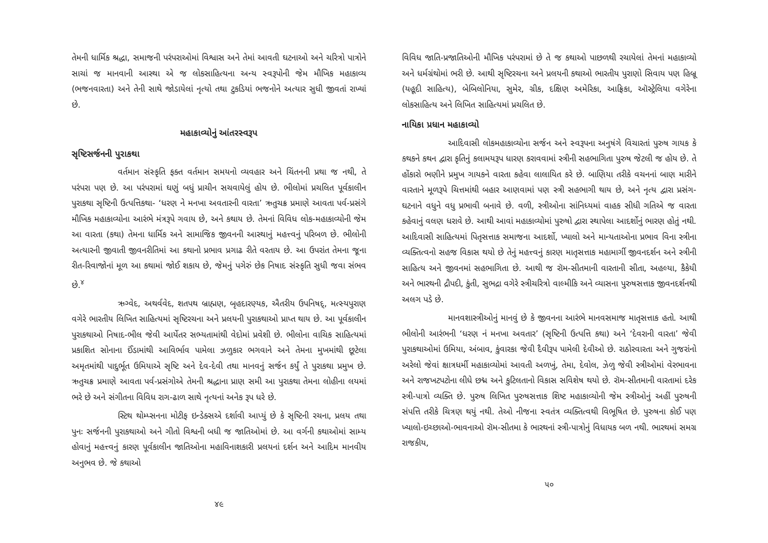તેમની ધાર્મિક શ્રદ્ધા, સમાજની પરંપરાઓમાં વિશ્વાસ અને તેમાં આવતી ઘટનાઓ અને ચરિત્રો પાત્રોને સાચાં જ માનવાની આસ્થા એ જ લોકસાહિત્યના અન્ય સ્વરૂપોની જેમ મૌખિક મહાકાવ્ય (ભજનવારતા) અને તેની સાથે જોડાયેલાં નૃત્યો તથા ટુકડિયાં ભજનોને અત્યાર સુધી જીવતાં રાખ્યાં છે.
મહાકાવ્યોનું આંતરસ્વરૂપ
સૃષ્ટિસર્જનની પુરાકથા
વર્તમાન સંસ્કૃતિ ફક્ત વર્તમાન સમયનો વ્યવહાર અને ચિંતનની પ્રથા જ નથી, તે પરંપરા પણ છે. આ પરંપરામાં ઘણું બધું પ્રાચીન સચવાયેલું હોય છે. ભીલોમાં પ્રચલિત પૂર્વકાલીન પુરાકથા સૃષ્ટિની ઉત્પત્તિકથા- ‘ધરણ ને મનખા અવતારની વારતા’ ઋતુચક્ર પ્રમાણે આવતા પર્વ-પ્રસંગે મૌખિક મહાકાવ્યોના આરંભે મંત્રરૂપે ગવાય છે, અને કથાય છે. તેમનાં વિવિધ લોક-મહાકાવ્યોની જેમ આ વારતા (કથા) તેમના ધાર્મિક અને સામાજિક જીવનની આસ્થાનું મહત્ત્વનું પરિબળ છે. ભીલોની અત્યારની જીવાતી જીવનરીતિમાં આ કથાનો પ્રભાવ પ્રગાઢ રીતે વરતાય છે. આ ઉપરાંત તેમના જૂના રીત-રિવાજોનાં મૂળ આ કથામાં જોઈ શકાય છે, જેમનું પગેરું છેક નિષાદ સંસ્કૃતિ સુધી જવા સંભવ છે.<sup>૪</sup>
ઋગ્વેદ, અથર્વવેદ, શતપથ બ્રાહ્મણ, બૃહદારણ્યક, ઐતરીય ઉપનિષદ્, મત્સ્યપુરાણ વગેરે ભારતીય લિખિત સાહિત્યમાં સૃષ્ટિરચના અને પ્રલયની પુરાકથાઓ પ્રાપ્ત થાય છે. આ પૂર્વકાલીન પુરાકથાઓ નિષાદ-ભીલ જેવી આર્યેતર સભ્યતામાંથી વેદોમાં પ્રવેશી છે. ભીલોના વાચિક સાહિત્યમાં પ્રકાશિત સોનાના ઈંડામાંથી આવિર્ભાવ પામેલા ઝળુકાર ભગવાને અને તેમના મુખમાંથી છૂટેલા અમૃતમાંથી પાદુર્ભૂત ઉમિયાએ સૃષ્ટિ અને દેવ-દેવી તથા માનવનું સર્જન કર્યું તે પુરાકથા પ્રમુખ છે. ઋતુચક્ર પ્રમાણે આવતા પર્વ-પ્રસંગોએ તેમની શ્રદ્ધાના પ્રાણ સમી આ પુરાકથા તેમના લોહીના લયમાં ભરે છે અને સંગીતના વિવિધ રાગ-ઢાળ સાથે નૃત્યનાં અનેક રૂપ ધરે છે.
સ્ટિથ થોમ્પ્સનના મોટીફ ઇન્ડેક્સએ દર્શાવી આપ્યું છે કે સૃષ્ટિની રચના, પ્રલય તથા પુનઃ સર્જનની પુરાકથાઓ અને ગીતો વિશ્વની બધી જ જાતિઓમાં છે. આ વર્ગની કથાઓમાં સામ્ય હોવાનું મહત્ત્વનું કારણ પૂર્વકાલીન જાતિઓના મહાવિનાશકારી પ્રલયનાં દર્શન અને આદિમ માનવીય અનુભવ છે. જે કથાઓ
૪૯
વિવિધ જાતિ-પ્રજાતિઓની મૌખિક પરંપરામાં છે તે જ કથાઓ પાછળથી રચાયેલાં તેમનાં મહાકાવ્યો અને ધર્મગ્રંથોમાં ભરી છે. આથી સૃષ્ટિરચના અને પ્રલયની કથાઓ ભારતીય પુરાણો સિવાય પણ હિબ્રૂ (યહૂદી સાહિત્ય), બેબિલોનિયા, સુમેર, ગ્રીક, દક્ષિણ અમેરિકા, આફ્રિકા, ઑસ્ટ્રેલિયા વગેરેના લોકસાહિત્ય અને લિખિત સાહિત્યમાં પ્રચલિત છે.
નાયિકા પ્રધાન મહાકાવ્યો
આદિવાસી લોકમહાકાવ્યોના સર્જન અને સ્વરૂપના અનુષંગે વિચારતાં પુરુષ ગાયક કે કથકને કથન દ્વારા કૃતિનું કલામયરૂપ ધારણ કરાવવામાં સ્ત્રીની સહભાગિતા પુરુષ જેટલી જ હોય છે. તે હોંકારો ભણીને પ્રમુખ ગાયકને વારતા કહેવા લાલાયિત કરે છે. બાણિયા તરીકે વચનનાં બાણ મારીને વારતાને મૂળરૂપે ચિત્તમાંથી બહાર આણવામાં પણ સ્ત્રી સહભાગી થાય છે, અને નૃત્ય દ્વારા પ્રસંગ-ઘટનાને વધુને વધુ પ્રભાવી બનાવે છે. વળી, સ્ત્રીઓના સાંનિધ્યમાં વાહક સીધી ગતિએ જ વારતા કહેવાનું વલણ ધરાવે છે. આથી આવાં મહાકાવ્યોમાં પુરુષો દ્વારા સ્થાપેલા આદર્શોનું ભારણ હોતું નથી. આદિવાસી સાહિત્યમાં પિતૃસત્તાક સમાજના આદર્શો, ખ્યાલો અને માન્યતાઓના પ્રભાવ વિના સ્ત્રીના વ્યક્તિત્વનો સહજ વિકાસ થયો છે તેનું મહત્ત્વનું કારણ માતૃસત્તાક મહામાર્ગી જીવનદર્શન અને સ્ત્રીની સાહિત્ય અને જીવનમાં સહભાગિતા છે. આથી જ રૉમ-સીતમાની વારતાની સીતા, અહલ્યા, કૈકેયી અને ભારથની દ્રૌપદી, કુંતી, સુભદ્રા વગેરે સ્ત્રીચરિત્રો વાલ્મીકિ અને વ્યાસના પુરુષસત્તાક જીવનદર્શનથી અલગ પડે છે.
માનવશાસ્ત્રીઓનું માનવું છે કે જીવનના આરંભે માનવસમાજ માતૃસત્તાક હતો. આથી ભીલોની આરંભની ‘ધરણ નં મનખા અવતાર’ (સૃષ્ટિની ઉત્પત્તિ કથા) અને ‘દેવરાની વારતા’ જેવી પુરાકથાઓમાં ઉમિયા, અંબાવ, કુંવારકા જેવી દૈવીરૂપ પામેલી દેવીઓ છે. રાઠોરવારતા અને ગુજરાંનો અરેલો જેવાં ક્ષાત્રધર્મી મહાકાવ્યોમાં આવતી અળખું, તેમા, દેવોલ, ઝેળુ જેવી સ્ત્રીઓમાં વેરભાવના અને રાજખટપટોના લીધે છદ્મ અને કુટિલતાનો વિકાસ સવિશેષ થયો છે. રૉમ-સીતમાની વારતામાં દરેક સ્ત્રી-પાત્રો વ્યક્તિ છે. પુરુષ લિખિત પુરુષસત્તાક શિષ્ટ મહાકાવ્યોની જેમ સ્ત્રીઓનું અહીં પુરુષની સંપત્તિ તરીકે ચિત્રણ થયું નથી. તેઓ નીજના સ્વતંત્ર વ્યક્તિત્વથી વિભૂષિત છે. પુરુષના કોઈ પણ ખ્યાલો-ઇચ્છાઓ-ભાવનાઓ રૉમ-સીતમા કે ભારથનાં સ્ત્રી-પાત્રોનું વિધાયક બળ નથી. ભારથમાં સમગ્ર રાજકીય,
૫૦